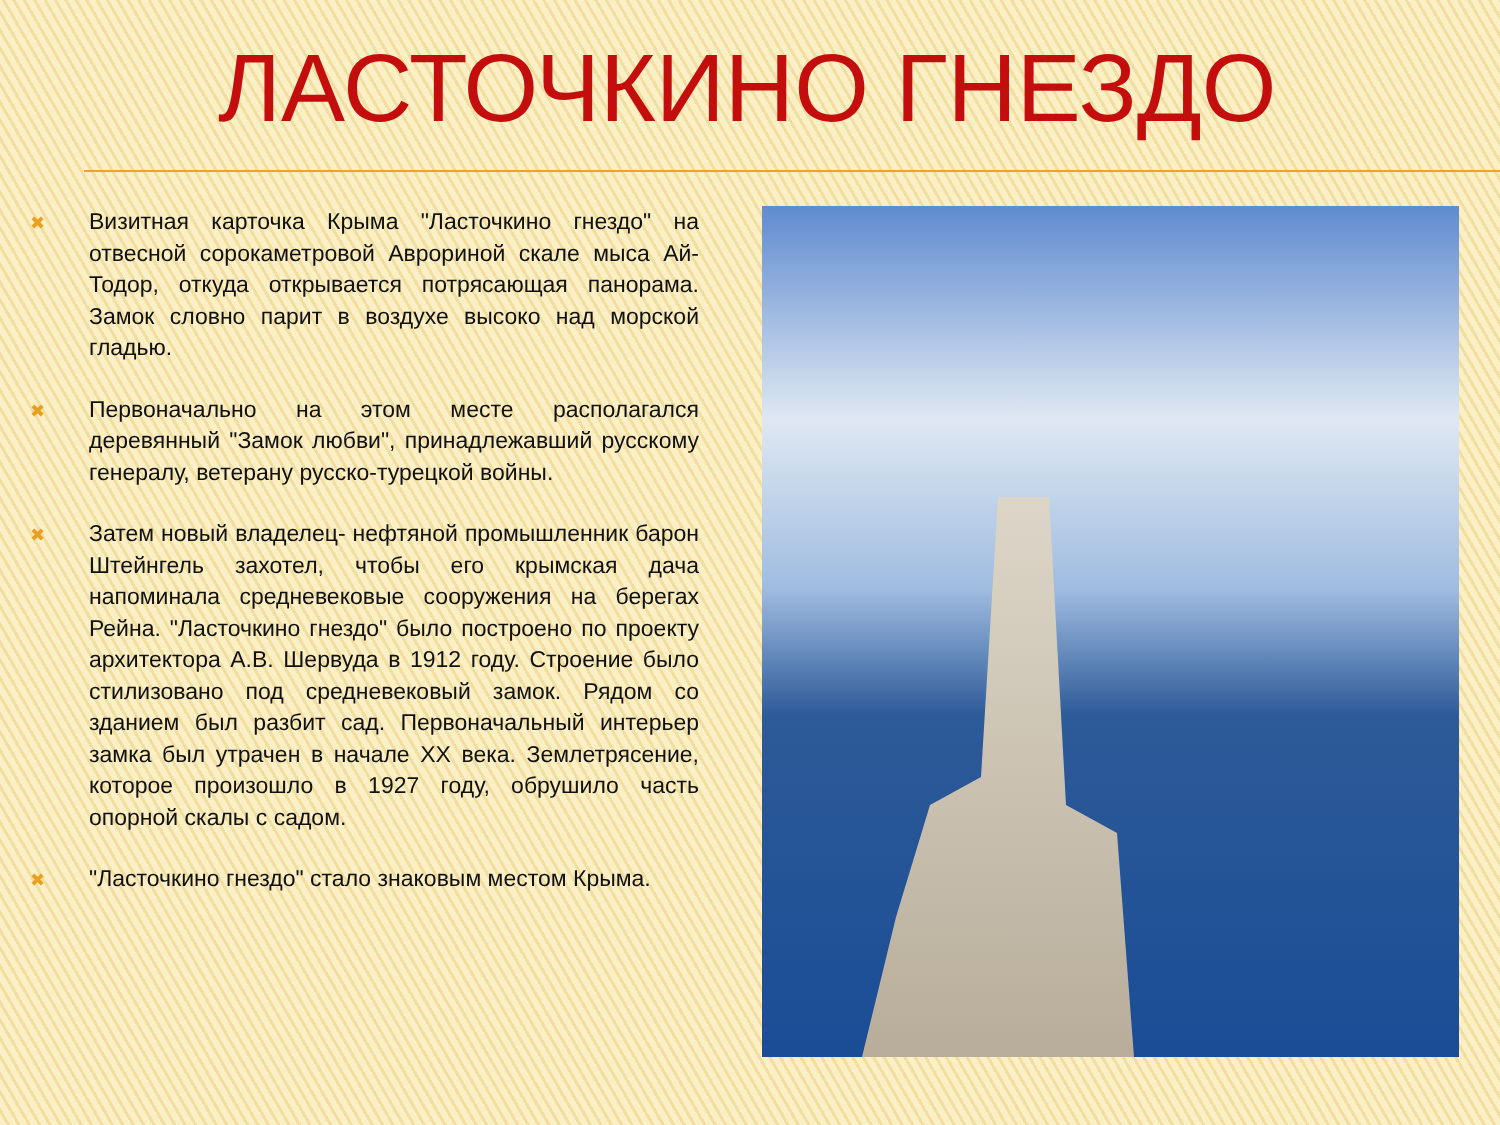ЛАСТОЧКИНО ГНЕЗДО
✖
Визитная карточка Крыма "Ласточкино гнездо" на отвесной сорокаметровой Аврориной скале мыса Ай-Тодор, откуда открывается потрясающая панорама. Замок словно парит в воздухе высоко над морской гладью.
✖
Первоначально на этом месте располагался деревянный "Замок любви", принадлежавший русскому генералу, ветерану русско-турецкой войны.
✖
Затем новый владелец- нефтяной промышленник барон Штейнгель захотел, чтобы его крымская дача напоминала средневековые сооружения на берегах Рейна. "Ласточкино гнездо" было построено по проекту архитектора А.В. Шервуда в 1912 году. Строение было стилизовано под средневековый замок. Рядом со зданием был разбит сад. Первоначальный интерьер замка был утрачен в начале XX века. Землетрясение, которое произошло в 1927 году, обрушило часть опорной скалы с садом.
✖
"Ласточкино гнездо" стало знаковым местом Крыма.